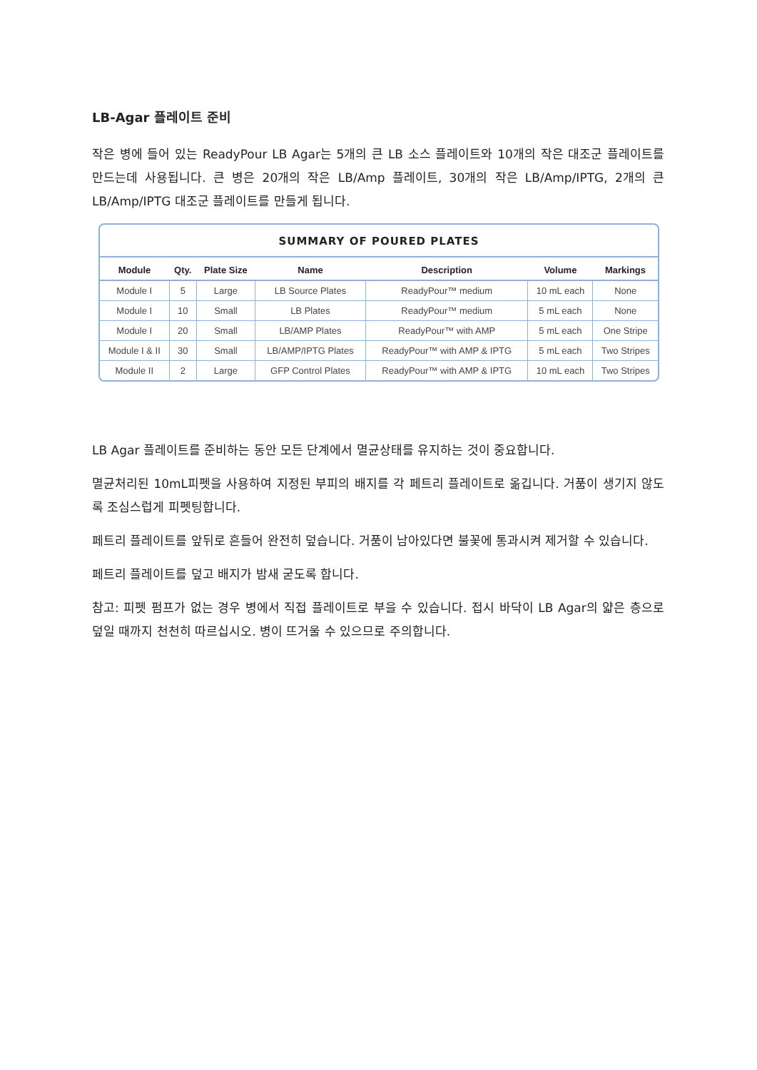LB-Agar 플레이트 준비
작은 병에 들어 있는 ReadyPour LB Agar는 5개의 큰 LB 소스 플레이트와 10개의 작은 대조군 플레이트를 만드는데 사용됩니다. 큰 병은 20개의 작은 LB/Amp 플레이트, 30개의 작은 LB/Amp/IPTG, 2개의 큰 LB/Amp/IPTG 대조군 플레이트를 만들게 됩니다.
SUMMARY OF POURED PLATES
| Module | Qty. | Plate Size | Name | Description | Volume | Markings |
| --- | --- | --- | --- | --- | --- | --- |
| Module I | 5 | Large | LB Source Plates | ReadyPour™ medium | 10 mL each | None |
| Module I | 10 | Small | LB Plates | ReadyPour™ medium | 5 mL each | None |
| Module I | 20 | Small | LB/AMP Plates | ReadyPour™ with AMP | 5 mL each | One Stripe |
| Module I & II | 30 | Small | LB/AMP/IPTG Plates | ReadyPour™ with AMP & IPTG | 5 mL each | Two Stripes |
| Module II | 2 | Large | GFP Control Plates | ReadyPour™ with AMP & IPTG | 10 mL each | Two Stripes |
LB Agar 플레이트를 준비하는 동안 모든 단계에서 멸균상태를 유지하는 것이 중요합니다.
멸균처리된 10mL피펫을 사용하여 지정된 부피의 배지를 각 페트리 플레이트로 옮깁니다. 거품이 생기지 않도록 조심스럽게 피펫팅합니다.
페트리 플레이트를 앞뒤로 흔들어 완전히 덮습니다. 거품이 남아있다면 불꽃에 통과시켜 제거할 수 있습니다.
페트리 플레이트를 덮고 배지가 밤새 굳도록 합니다.
참고: 피펫 펌프가 없는 경우 병에서 직접 플레이트로 부을 수 있습니다. 접시 바닥이 LB Agar의 얇은 층으로 덮일 때까지 천천히 따르십시오. 병이 뜨거울 수 있으므로 주의합니다.